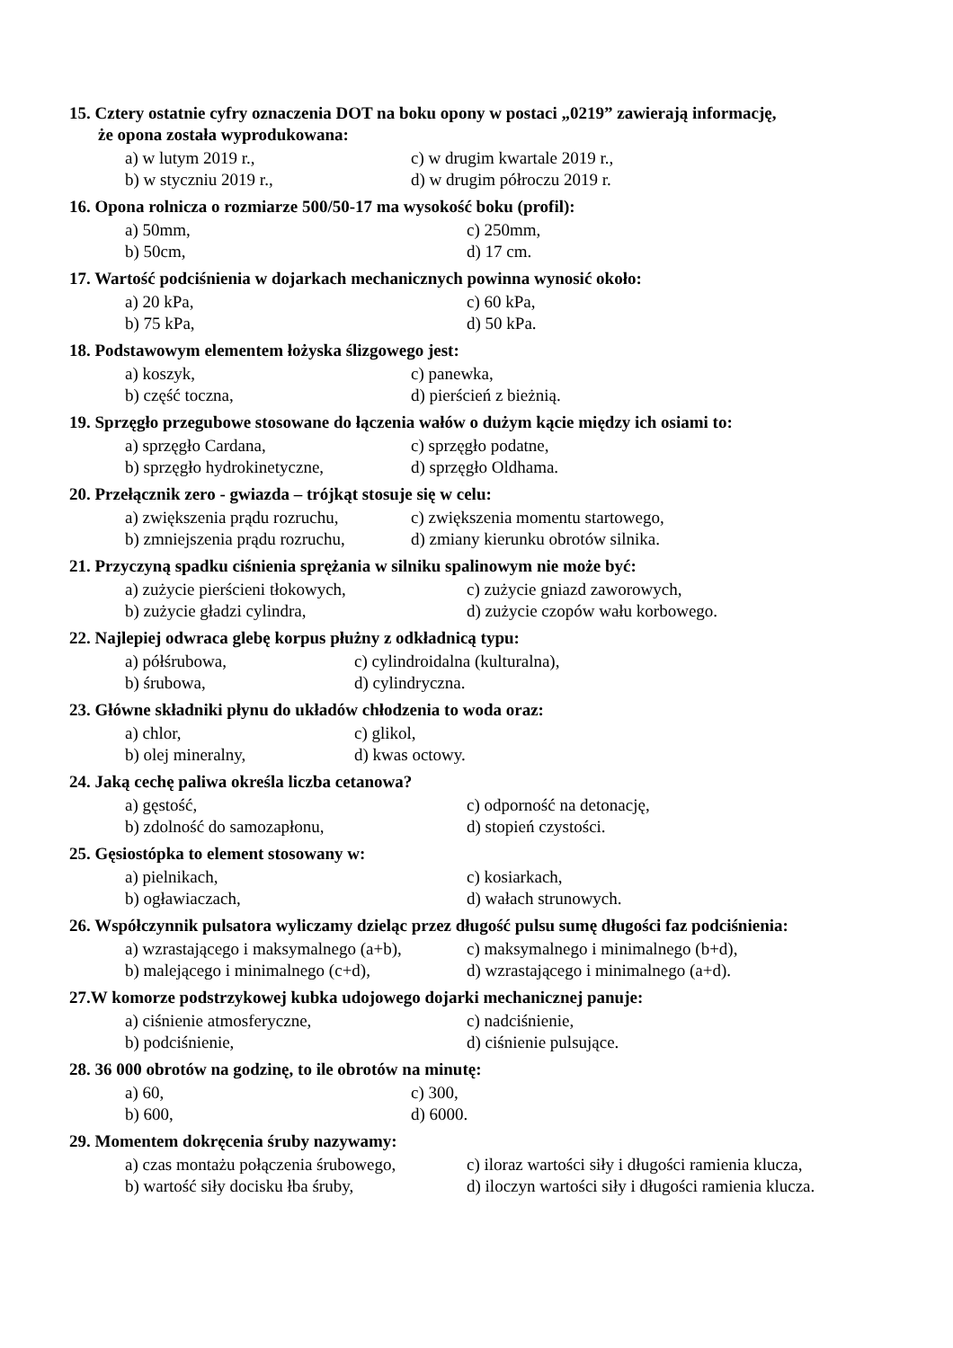15. Cztery ostatnie cyfry oznaczenia DOT na boku opony w postaci „0219” zawierają informację,
że opona została wyprodukowana:
a) w lutym 2019 r., c) w drugim kwartale 2019 r.,
b) w styczniu 2019 r., d) w drugim półroczu 2019 r.
16. Opona rolnicza o rozmiarze 500/50-17 ma wysokość boku (profil):
a) 50mm, c) 250mm,
b) 50cm, d) 17 cm.
17. Wartość podciśnienia w dojarkach mechanicznych powinna wynosić około:
a) 20 kPa, c) 60 kPa,
b) 75 kPa, d) 50 kPa.
18. Podstawowym elementem łożyska ślizgowego jest:
a) koszyk, c) panewka,
b) część toczna, d) pierścień z bieżnią.
19. Sprzęgło przegubowe stosowane do łączenia wałów o dużym kącie między ich osiami to:
a) sprzęgło Cardana, c) sprzęgło podatne,
b) sprzęgło hydrokinetyczne, d) sprzęgło Oldhama.
20. Przełącznik zero - gwiazda – trójkąt stosuje się w celu:
a) zwiększenia prądu rozruchu, c) zwiększenia momentu startowego,
b) zmniejszenia prądu rozruchu, d) zmiany kierunku obrotów silnika.
21. Przyczyną spadku ciśnienia sprężania w silniku spalinowym nie może być:
a) zużycie pierścieni tłokowych, c) zużycie gniazd zaworowych,
b) zużycie gładzi cylindra, d) zużycie czopów wału korbowego.
22. Najlepiej odwraca glebę korpus płużny z odkładnicą typu:
a) półśrubowa, c) cylindroidalna (kulturalna),
b) śrubowa, d) cylindryczna.
23. Główne składniki płynu do układów chłodzenia to woda oraz:
a) chlor, c) glikol,
b) olej mineralny, d) kwas octowy.
24. Jaką cechę paliwa określa liczba cetanowa?
a) gęstość, c) odporność na detonację,
b) zdolność do samozapłonu, d) stopień czystości.
25. Gęsiostópka to element stosowany w:
a) pielnikach, c) kosiarkach,
b) ogławiaczach, d) wałach strunowych.
26. Współczynnik pulsatora wyliczamy dzieląc przez długość pulsu sumę długości faz podciśnienia:
a) wzrastającego i maksymalnego (a+b), c) maksymalnego i minimalnego (b+d),
b) malejącego i minimalnego (c+d), d) wzrastającego i minimalnego (a+d).
27.W komorze podstrzykowej kubka udojowego dojarki mechanicznej panuje:
a) ciśnienie atmosferyczne, c) nadciśnienie,
b) podciśnienie, d) ciśnienie pulsujące.
28. 36 000 obrotów na godzinę, to ile obrotów na minutę:
a) 60, c) 300,
b) 600, d) 6000.
29. Momentem dokręcenia śruby nazywamy:
a) czas montażu połączenia śrubowego, c) iloraz wartości siły i długości ramienia klucza,
b) wartość siły docisku łba śruby, d) iloczyn wartości siły i długości ramienia klucza.